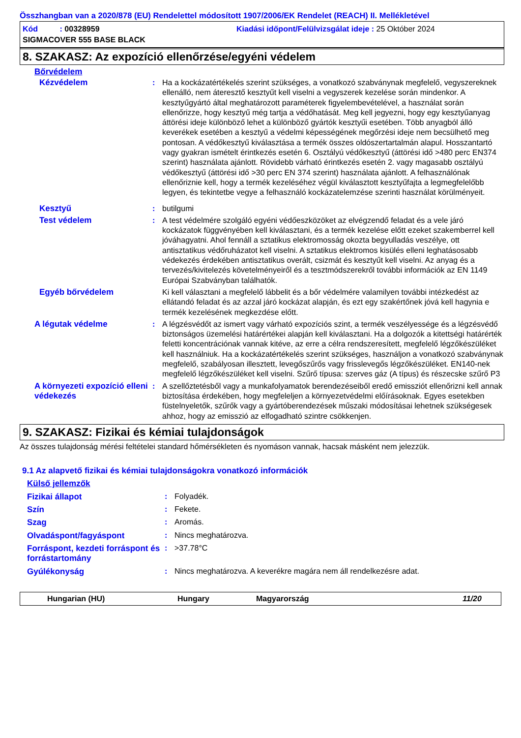Összhangban van a 2020/878 (EU) Rendelettel módosított 1907/2006/EK Rendelet (REACH) II. Mellékletével
Kód : 00328959 Kiadási időpont/Felülvizsgálat ideje : 25 Október 2024
SIGMACOVER 555 BASE BLACK
8. SZAKASZ: Az expozíció ellenőrzése/egyéni védelem
Bőrvédelem
| Kézvédelem | : | Ha a kockázatértékelés szerint szükséges, a vonatkozó szabványnak megfelelő, vegyszereknek ellenálló, nem áteresztő kesztyűt kell viselni a vegyszerek kezelése során mindenkor. A kesztyűgyártó által meghatározott paraméterek figyelembevételével, a használat során ellenőrizze, hogy kesztyű még tartja a védőhatását. Meg kell jegyezni, hogy egy kesztyűanyag áttörési ideje különböző lehet a különböző gyártók kesztyűi esetében. Több anyagból álló keverékek esetében a kesztyű a védelmi képességének megőrzési ideje nem becsülhető meg pontosan. A védőkesztyű kiválasztása a termék összes oldószertartalmán alapul. Hosszantartó vagy gyakran ismételt érintkezés esetén 6. Osztályú védőkesztyű (áttörési idő >480 perc EN374 szerint) használata ajánlott. Rövidebb várható érintkezés esetén 2. vagy magasabb osztályú védőkesztyű (áttörési idő >30 perc EN 374 szerint) használata ajánlott. A felhasználónak ellenőriznie kell, hogy a termék kezeléséhez végül kiválasztott kesztyűfajta a legmegfelelőbb legyen, és tekintetbe vegye a felhasználó kockázatelemzése szerinti használat körülményeit. |
| Kesztyű | : | butilgumi |
| Test védelem | : | A test védelmére szolgáló egyéni védőeszközöket az elvégzendő feladat és a vele járó kockázatok függvényében kell kiválasztani, és a termék kezelése előtt ezeket szakemberrel kell jóváhagyatni. Ahol fennáll a sztatikus elektromosság okozta begyulladás veszélye, ott antisztatikus védőruházatot kell viselni. A sztatikus elektromos kisülés elleni leghatásosabb védekezés érdekében antisztatikus overált, csizmát és kesztyűt kell viselni. Az anyag és a tervezés/kivitelezés követelményeiről és a tesztmódszerekről további információk az EN 1149 Európai Szabványban találhatók. |
| Egyéb bőrvédelem | | Ki kell választani a megfelelő lábbelit és a bőr védelmére valamilyen további intézkedést az ellátandó feladat és az azzal járó kockázat alapján, és ezt egy szakértőnek jóvá kell hagynia e termék kezelésének megkezdése előtt. |
| A légutak védelme | : | A légzésvédőt az ismert vagy várható expozíciós szint, a termék veszélyessége és a légzésvédő biztonságos üzemelési határértékei alapján kell kiválasztani. Ha a dolgozók a kitettségi határérték feletti koncentrációnak vannak kitéve, az erre a célra rendszeresített, megfelelő légzőkészüléket kell használniuk. Ha a kockázatértékelés szerint szükséges, használjon a vonatkozó szabványnak megfelelő, szabályosan illesztett, levegőszűrős vagy frisslevegős légzőkészüléket. EN140-nek megfelelő légzőkészüléket kell viselni. Szűrő típusa: szerves gáz (A típus) és részecske szűrő P3 |
| A környezeti expozíció elleni védekezés | : | A szellőztetésből vagy a munkafolyamatok berendezéseiből eredő emissziót ellenőrizni kell annak biztosítása érdekében, hogy megfeleljen a környezetvédelmi előírásoknak. Egyes esetekben füstelnyeletők, szűrők vagy a gyártóberendezések műszaki módosításai lehetnek szükségesek ahhoz, hogy az emisszió az elfogadható szintre csökkenjen. |
9. SZAKASZ: Fizikai és kémiai tulajdonságok
Az összes tulajdonság mérési feltételei standard hőmérsékleten és nyomáson vannak, hacsak másként nem jelezzük.
9.1 Az alapvető fizikai és kémiai tulajdonságokra vonatkozó információk
Külső jellemzők
| Fizikai állapot | : | Folyadék. |
| Szín | : | Fekete. |
| Szag | : | Aromás. |
| Olvadáspont/fagyáspont | : | Nincs meghatározva. |
| Forráspont, kezdeti forráspont és forrástartomány | : | >37.78°C |
| Gyúlékonyság | : | Nincs meghatározva. A keverékre magára nem áll rendelkezésre adat. |
Hungarian (HU) Hungary Magyarország 11/20